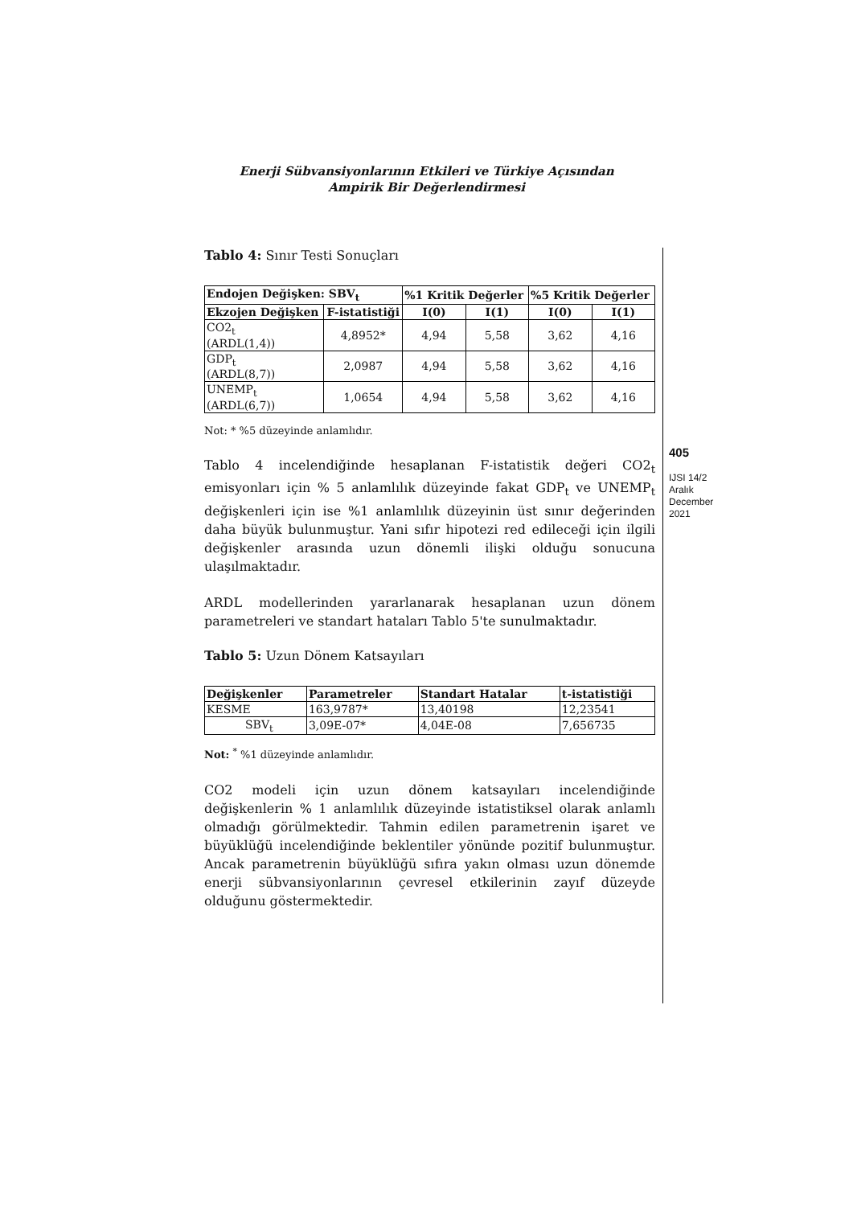Enerji Sübvansiyonlarının Etkileri ve Türkiye Açısından
Ampirik Bir Değerlendirmesi
Tablo 4: Sınır Testi Sonuçları
| Endojen Değişken: SBV<sub>t</sub> | | %1 Kritik Değerler | | %5 Kritik Değerler | |
| --- | --- | --- | --- | --- | --- |
| Ekzojen Değişken | F-istatistiği | I(0) | I(1) | I(0) | I(1) |
| CO2<sub>t</sub> (ARDL(1,4)) | 4,8952* | 4,94 | 5,58 | 3,62 | 4,16 |
| GDP<sub>t</sub> (ARDL(8,7)) | 2,0987 | 4,94 | 5,58 | 3,62 | 4,16 |
| UNEMP<sub>t</sub> (ARDL(6,7)) | 1,0654 | 4,94 | 5,58 | 3,62 | 4,16 |
Not: * %5 düzeyinde anlamlıdır.
Tablo 4 incelendiğinde hesaplanan F-istatistik değeri CO2<sub>t</sub> emisyonları için % 5 anlamlılık düzeyinde fakat GDP<sub>t</sub> ve UNEMP<sub>t</sub> değişkenleri için ise %1 anlamlılık düzeyinin üst sınır değerinden daha büyük bulunmuştur. Yani sıfır hipotezi red edileceği için ilgili değişkenler arasında uzun dönemli ilişki olduğu sonucuna ulaşılmaktadır.
ARDL modellerinden yararlanarak hesaplanan uzun dönem parametreleri ve standart hataları Tablo 5'te sunulmaktadır.
Tablo 5: Uzun Dönem Katsayıları
| Değişkenler | Parametreler | Standart Hatalar | t-istatistiği |
| --- | --- | --- | --- |
| KESME | 163,9787* | 13,40198 | 12,23541 |
| SBV<sub>t</sub> | 3,09E-07* | 4,04E-08 | 7,656735 |
Not: <sup>*</sup> %1 düzeyinde anlamlıdır.
CO2 modeli için uzun dönem katsayıları incelendiğinde değişkenlerin % 1 anlamlılık düzeyinde istatistiksel olarak anlamlı olmadığı görülmektedir. Tahmin edilen parametrenin işaret ve büyüklüğü incelendiğinde beklentiler yönünde pozitif bulunmuştur. Ancak parametrenin büyüklüğü sıfıra yakın olması uzun dönemde enerji sübvansiyonlarının çevresel etkilerinin zayıf düzeyde olduğunu göstermektedir.
405
IJSI 14/2
Aralık
December
2021